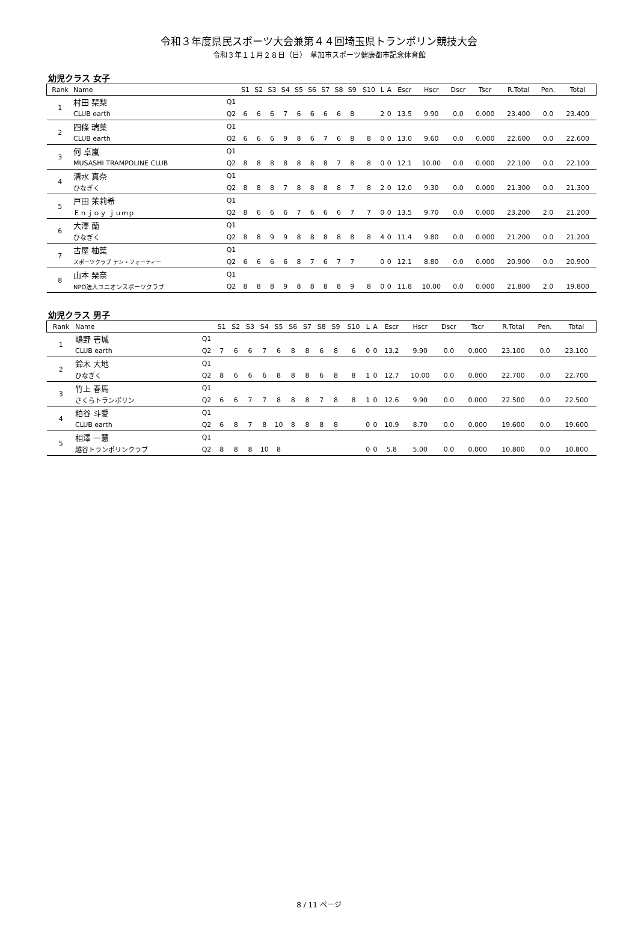令和３年度県民スポーツ大会兼第４４回埼玉県トランポリン競技大会
令和３年１１月２８日（日）　草加市スポーツ健康都市記念体育館
幼児クラス 女子
| Rank | Name | | S1 | S2 | S3 | S4 | S5 | S6 | S7 | S8 | S9 | S10 | L | A | Escr | Hscr | Dscr | Tscr | R.Total | Pen. | Total |
| --- | --- | --- | --- | --- | --- | --- | --- | --- | --- | --- | --- | --- | --- | --- | --- | --- | --- | --- | --- | --- | --- |
| 1 | 村田 琹梨 | Q1 | | | | | | | | | | | | | | | | | | | |
| | CLUB earth | Q2 | 6 | 6 | 6 | 7 | 6 | 6 | 6 | 6 | 8 | | 2 | 0 | 13.5 | 9.90 | 0.0 | 0.000 | 23.400 | 0.0 | 23.400 |
| 2 | 四條 瑞葉 | Q1 | | | | | | | | | | | | | | | | | | | |
| | CLUB earth | Q2 | 6 | 6 | 6 | 9 | 8 | 6 | 7 | 6 | 8 | 8 | 0 | 0 | 13.0 | 9.60 | 0.0 | 0.000 | 22.600 | 0.0 | 22.600 |
| 3 | 何 卓嵐 | Q1 | | | | | | | | | | | | | | | | | | | |
| | MUSASHI TRAMPOLINE CLUB | Q2 | 8 | 8 | 8 | 8 | 8 | 8 | 8 | 7 | 8 | 8 | 0 | 0 | 12.1 | 10.00 | 0.0 | 0.000 | 22.100 | 0.0 | 22.100 |
| 4 | 清水 真奈 | Q1 | | | | | | | | | | | | | | | | | | | |
| | ひなぎく | Q2 | 8 | 8 | 8 | 7 | 8 | 8 | 8 | 8 | 7 | 8 | 2 | 0 | 12.0 | 9.30 | 0.0 | 0.000 | 21.300 | 0.0 | 21.300 |
| 5 | 戸田 茉莉希 | Q1 | | | | | | | | | | | | | | | | | | | |
| | Ｅｎｊｏｙ ｊｕｍｐ | Q2 | 8 | 6 | 6 | 6 | 7 | 6 | 6 | 6 | 7 | 7 | 0 | 0 | 13.5 | 9.70 | 0.0 | 0.000 | 23.200 | 2.0 | 21.200 |
| 6 | 大澤 蘭 | Q1 | | | | | | | | | | | | | | | | | | | |
| | ひなぎく | Q2 | 8 | 8 | 9 | 9 | 8 | 8 | 8 | 8 | 8 | 8 | 4 | 0 | 11.4 | 9.80 | 0.0 | 0.000 | 21.200 | 0.0 | 21.200 |
| 7 | 古屋 柚葉 | Q1 | | | | | | | | | | | | | | | | | | | |
| | スポーツクラブ テン・フォーティー | Q2 | 6 | 6 | 6 | 6 | 8 | 7 | 6 | 7 | 7 | | 0 | 0 | 12.1 | 8.80 | 0.0 | 0.000 | 20.900 | 0.0 | 20.900 |
| 8 | 山本 琹奈 | Q1 | | | | | | | | | | | | | | | | | | | |
| | NPO法人ユニオンスポーツクラブ | Q2 | 8 | 8 | 8 | 9 | 8 | 8 | 8 | 8 | 9 | 8 | 0 | 0 | 11.8 | 10.00 | 0.0 | 0.000 | 21.800 | 2.0 | 19.800 |
幼児クラス 男子
| Rank | Name | | S1 | S2 | S3 | S4 | S5 | S6 | S7 | S8 | S9 | S10 | L | A | Escr | Hscr | Dscr | Tscr | R.Total | Pen. | Total |
| --- | --- | --- | --- | --- | --- | --- | --- | --- | --- | --- | --- | --- | --- | --- | --- | --- | --- | --- | --- | --- | --- |
| 1 | 嶋野 壱城 | Q1 | | | | | | | | | | | | | | | | | | | |
| | CLUB earth | Q2 | 7 | 6 | 6 | 7 | 6 | 8 | 8 | 6 | 8 | 6 | 0 | 0 | 13.2 | 9.90 | 0.0 | 0.000 | 23.100 | 0.0 | 23.100 |
| 2 | 鈴木 大地 | Q1 | | | | | | | | | | | | | | | | | | | |
| | ひなぎく | Q2 | 8 | 6 | 6 | 6 | 8 | 8 | 8 | 6 | 8 | 8 | 1 | 0 | 12.7 | 10.00 | 0.0 | 0.000 | 22.700 | 0.0 | 22.700 |
| 3 | 竹上 春馬 | Q1 | | | | | | | | | | | | | | | | | | | |
| | さくらトランポリン | Q2 | 6 | 6 | 7 | 7 | 8 | 8 | 8 | 7 | 8 | 8 | 1 | 0 | 12.6 | 9.90 | 0.0 | 0.000 | 22.500 | 0.0 | 22.500 |
| 4 | 粕谷 斗愛 | Q1 | | | | | | | | | | | | | | | | | | | |
| | CLUB earth | Q2 | 6 | 8 | 7 | 8 | 10 | 8 | 8 | 8 | 8 | | 0 | 0 | 10.9 | 8.70 | 0.0 | 0.000 | 19.600 | 0.0 | 19.600 |
| 5 | 相澤 一慧 | Q1 | | | | | | | | | | | | | | | | | | | |
| | 越谷トランポリンクラブ | Q2 | 8 | 8 | 8 | 10 | 8 | | | | | | 0 | 0 | 5.8 | 5.00 | 0.0 | 0.000 | 10.800 | 0.0 | 10.800 |
8 / 11 ページ